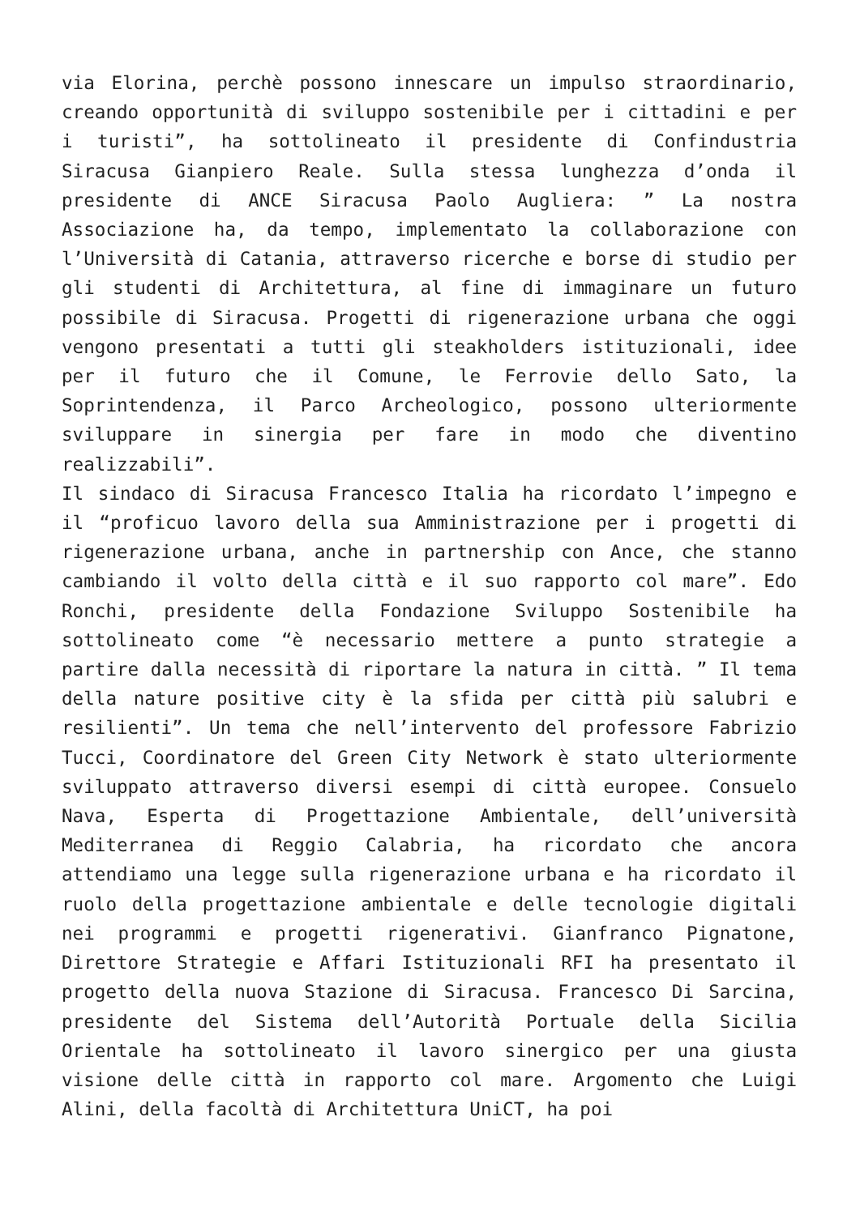via Elorina, perchè possono innescare un impulso straordinario, creando opportunità di sviluppo sostenibile per i cittadini e per i turisti”, ha sottolineato il presidente di Confindustria Siracusa Gianpiero Reale. Sulla stessa lunghezza d’onda il presidente di ANCE Siracusa Paolo Augliera: ” La nostra Associazione ha, da tempo, implementato la collaborazione con l’Università di Catania, attraverso ricerche e borse di studio per gli studenti di Architettura, al fine di immaginare un futuro possibile di Siracusa. Progetti di rigenerazione urbana che oggi vengono presentati a tutti gli steakholders istituzionali, idee per il futuro che il Comune, le Ferrovie dello Sato, la Soprintendenza, il Parco Archeologico, possono ulteriormente sviluppare in sinergia per fare in modo che diventino realizzabili”.
Il sindaco di Siracusa Francesco Italia ha ricordato l’impegno e il “proficuo lavoro della sua Amministrazione per i progetti di rigenerazione urbana, anche in partnership con Ance, che stanno cambiando il volto della città e il suo rapporto col mare”. Edo Ronchi, presidente della Fondazione Sviluppo Sostenibile ha sottolineato come “è necessario mettere a punto strategie a partire dalla necessità di riportare la natura in città. ” Il tema della nature positive city è la sfida per città più salubri e resilienti”. Un tema che nell’intervento del professore Fabrizio Tucci, Coordinatore del Green City Network è stato ulteriormente sviluppato attraverso diversi esempi di città europee. Consuelo Nava, Esperta di Progettazione Ambientale, dell’università Mediterranea di Reggio Calabria, ha ricordato che ancora attendiamo una legge sulla rigenerazione urbana e ha ricordato il ruolo della progettazione ambientale e delle tecnologie digitali nei programmi e progetti rigenerativi. Gianfranco Pignatone, Direttore Strategie e Affari Istituzionali RFI ha presentato il progetto della nuova Stazione di Siracusa. Francesco Di Sarcina, presidente del Sistema dell’Autorità Portuale della Sicilia Orientale ha sottolineato il lavoro sinergico per una giusta visione delle città in rapporto col mare. Argomento che Luigi Alini, della facoltà di Architettura UniCT, ha poi